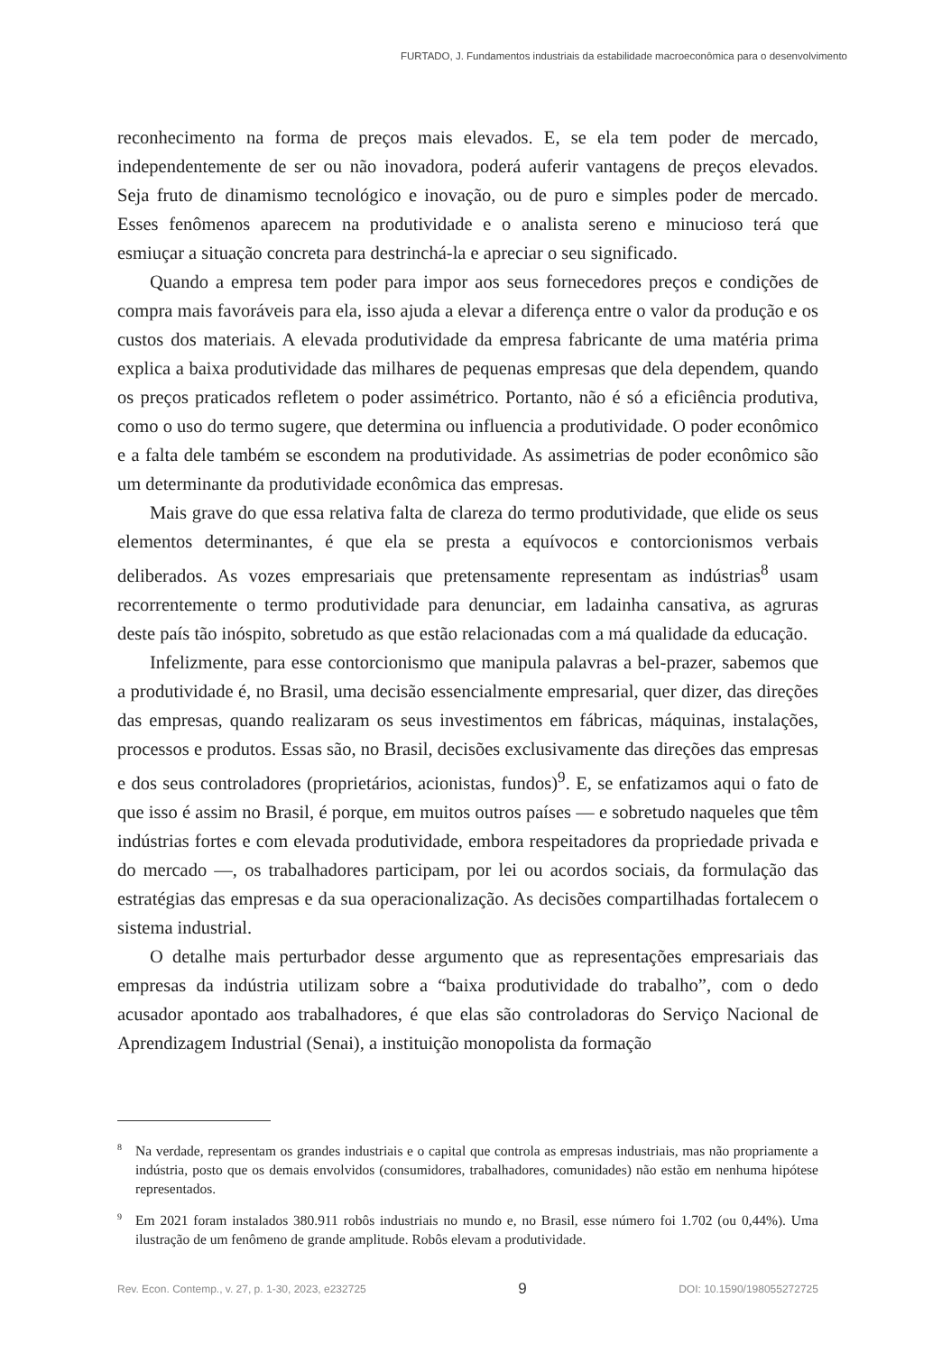FURTADO, J. Fundamentos industriais da estabilidade macroeconômica para o desenvolvimento
reconhecimento na forma de preços mais elevados. E, se ela tem poder de mercado, independentemente de ser ou não inovadora, poderá auferir vantagens de preços elevados. Seja fruto de dinamismo tecnológico e inovação, ou de puro e simples poder de mercado. Esses fenômenos aparecem na produtividade e o analista sereno e minucioso terá que esmiuçar a situação concreta para destrinchá-la e apreciar o seu significado.
Quando a empresa tem poder para impor aos seus fornecedores preços e condições de compra mais favoráveis para ela, isso ajuda a elevar a diferença entre o valor da produção e os custos dos materiais. A elevada produtividade da empresa fabricante de uma matéria prima explica a baixa produtividade das milhares de pequenas empresas que dela dependem, quando os preços praticados refletem o poder assimétrico. Portanto, não é só a eficiência produtiva, como o uso do termo sugere, que determina ou influencia a produtividade. O poder econômico e a falta dele também se escondem na produtividade. As assimetrias de poder econômico são um determinante da produtividade econômica das empresas.
Mais grave do que essa relativa falta de clareza do termo produtividade, que elide os seus elementos determinantes, é que ela se presta a equívocos e contorcionismos verbais deliberados. As vozes empresariais que pretensamente representam as indústrias<sup>8</sup> usam recorrentemente o termo produtividade para denunciar, em ladainha cansativa, as agruras deste país tão inóspito, sobretudo as que estão relacionadas com a má qualidade da educação.
Infelizmente, para esse contorcionismo que manipula palavras a bel-prazer, sabemos que a produtividade é, no Brasil, uma decisão essencialmente empresarial, quer dizer, das direções das empresas, quando realizaram os seus investimentos em fábricas, máquinas, instalações, processos e produtos. Essas são, no Brasil, decisões exclusivamente das direções das empresas e dos seus controladores (proprietários, acionistas, fundos)<sup>9</sup>. E, se enfatizamos aqui o fato de que isso é assim no Brasil, é porque, em muitos outros países — e sobretudo naqueles que têm indústrias fortes e com elevada produtividade, embora respeitadores da propriedade privada e do mercado —, os trabalhadores participam, por lei ou acordos sociais, da formulação das estratégias das empresas e da sua operacionalização. As decisões compartilhadas fortalecem o sistema industrial.
O detalhe mais perturbador desse argumento que as representações empresariais das empresas da indústria utilizam sobre a “baixa produtividade do trabalho”, com o dedo acusador apontado aos trabalhadores, é que elas são controladoras do Serviço Nacional de Aprendizagem Industrial (Senai), a instituição monopolista da formação
<sup>8</sup> Na verdade, representam os grandes industriais e o capital que controla as empresas industriais, mas não propriamente a indústria, posto que os demais envolvidos (consumidores, trabalhadores, comunidades) não estão em nenhuma hipótese representados.
<sup>9</sup> Em 2021 foram instalados 380.911 robôs industriais no mundo e, no Brasil, esse número foi 1.702 (ou 0,44%). Uma ilustração de um fenômeno de grande amplitude. Robôs elevam a produtividade.
Rev. Econ. Contemp., v. 27, p. 1-30, 2023, e232725 9 DOI: 10.1590/198055272725